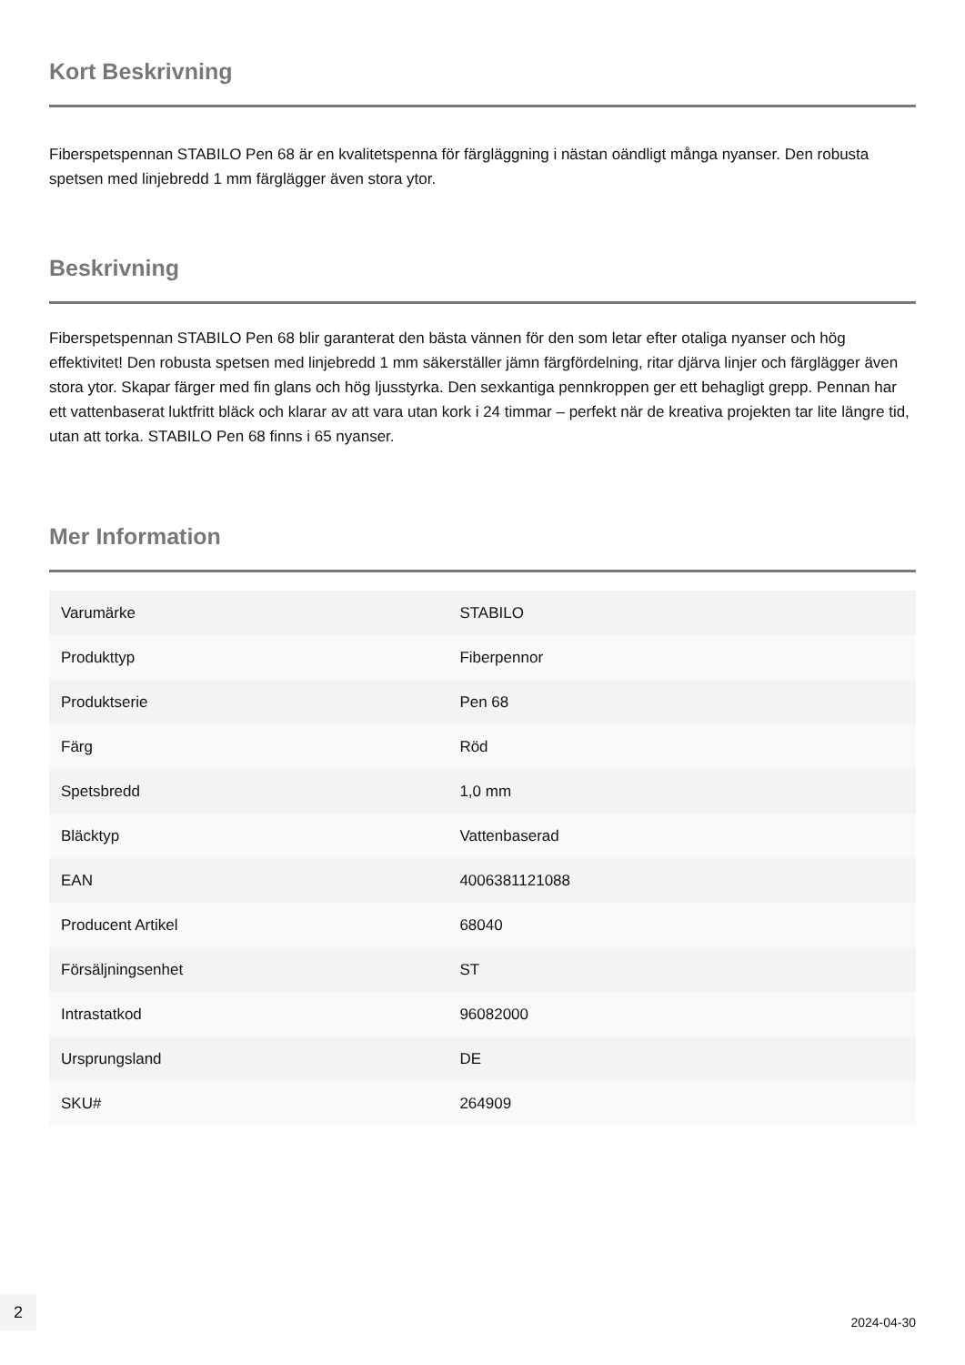Kort Beskrivning
Fiberspetspennan STABILO Pen 68 är en kvalitetspenna för färgläggning i nästan oändligt många nyanser. Den robusta spetsen med linjebredd 1 mm färglägger även stora ytor.
Beskrivning
Fiberspetspennan STABILO Pen 68 blir garanterat den bästa vännen för den som letar efter otaliga nyanser och hög effektivitet! Den robusta spetsen med linjebredd 1 mm säkerställer jämn färgfördelning, ritar djärva linjer och färglägger även stora ytor. Skapar färger med fin glans och hög ljusstyrka. Den sexkantiga pennkroppen ger ett behagligt grepp. Pennan har ett vattenbaserat luktfritt bläck och klarar av att vara utan kork i 24 timmar – perfekt när de kreativa projekten tar lite längre tid, utan att torka. STABILO Pen 68 finns i 65 nyanser.
Mer Information
| Varumärke | STABILO |
| Produkttyp | Fiberpennor |
| Produktserie | Pen 68 |
| Färg | Röd |
| Spetsbredd | 1,0 mm |
| Bläcktyp | Vattenbaserad |
| EAN | 4006381121088 |
| Producent Artikel | 68040 |
| Försäljningsenhet | ST |
| Intrastatkod | 96082000 |
| Ursprungsland | DE |
| SKU# | 264909 |
2
2024-04-30